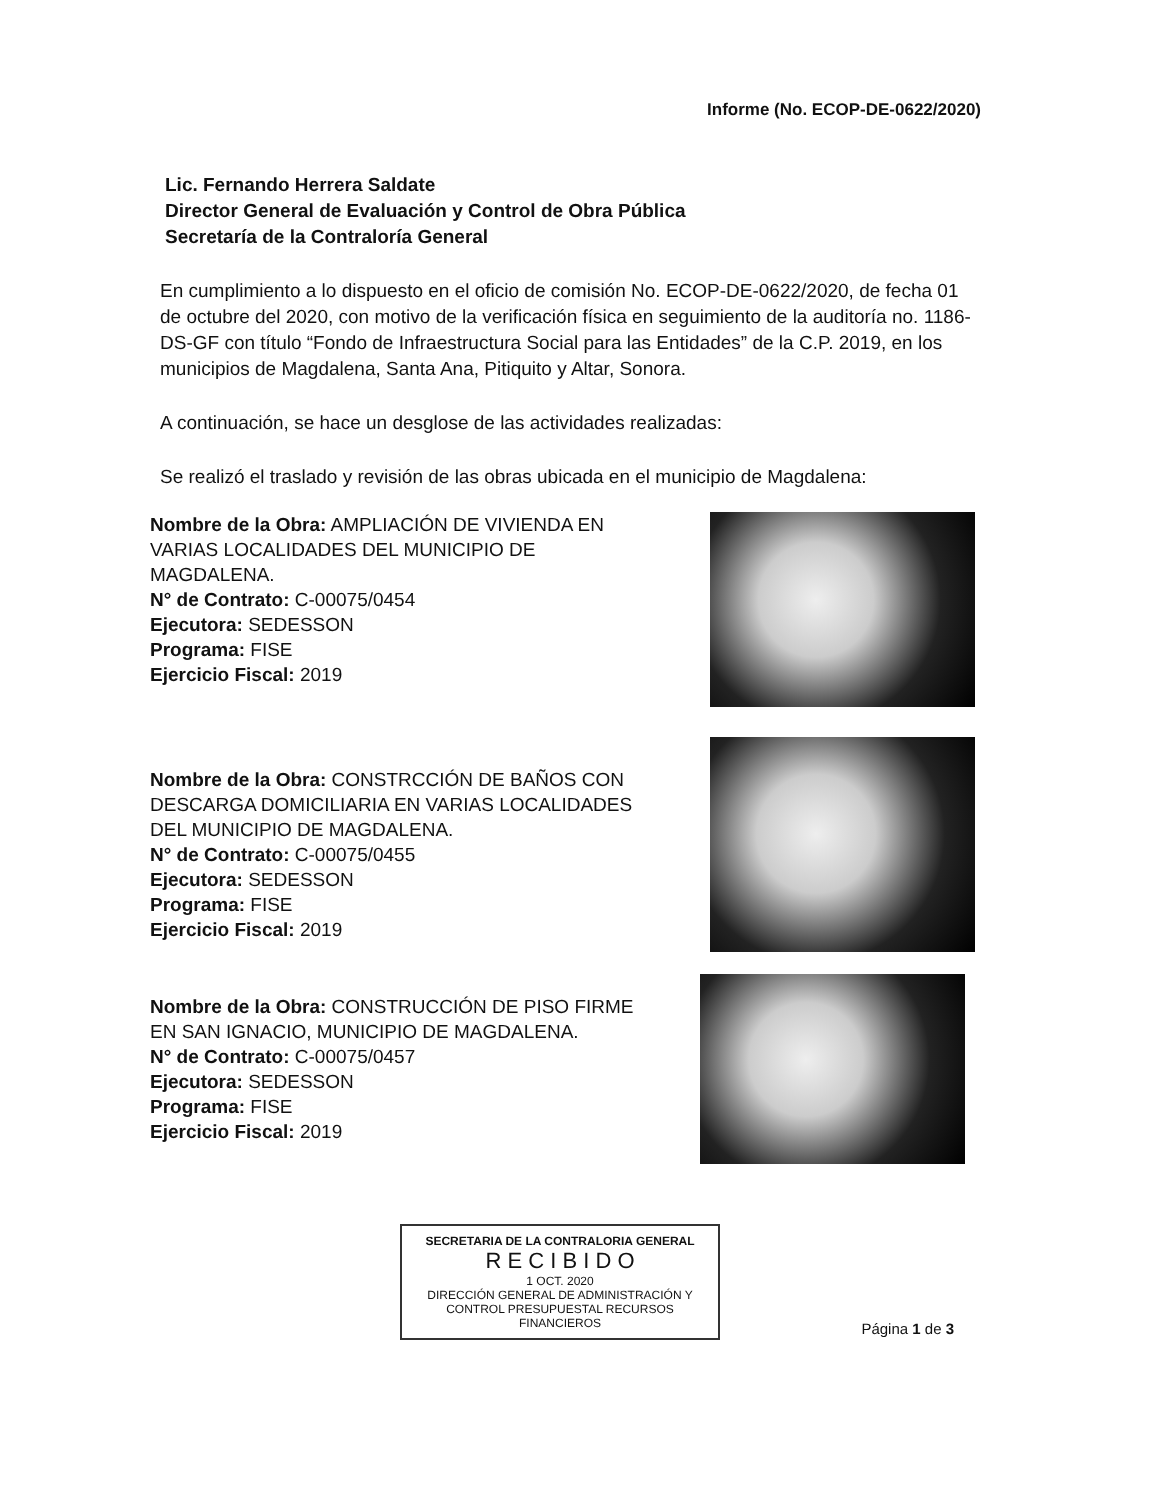Informe (No. ECOP-DE-0622/2020)
Lic. Fernando Herrera Saldate
Director General de Evaluación y Control de Obra Pública
Secretaría de la Contraloría General
En cumplimiento a lo dispuesto en el oficio de comisión No. ECOP-DE-0622/2020, de fecha 01 de octubre del 2020, con motivo de la verificación física en seguimiento de la auditoría no. 1186-DS-GF con título “Fondo de Infraestructura Social para las Entidades” de la C.P. 2019, en los municipios de Magdalena, Santa Ana, Pitiquito y Altar, Sonora.
A continuación, se hace un desglose de las actividades realizadas:
Se realizó el traslado y revisión de las obras ubicada en el municipio de Magdalena:
Nombre de la Obra: AMPLIACIÓN DE VIVIENDA EN VARIAS LOCALIDADES DEL MUNICIPIO DE MAGDALENA.
N° de Contrato: C-00075/0454
Ejecutora: SEDESSON
Programa: FISE
Ejercicio Fiscal: 2019
Nombre de la Obra: CONSTRCCIÓN DE BAÑOS CON DESCARGA DOMICILIARIA EN VARIAS LOCALIDADES DEL MUNICIPIO DE MAGDALENA.
N° de Contrato: C-00075/0455
Ejecutora: SEDESSON
Programa: FISE
Ejercicio Fiscal: 2019
Nombre de la Obra: CONSTRUCCIÓN DE PISO FIRME EN SAN IGNACIO, MUNICIPIO DE MAGDALENA.
N° de Contrato: C-00075/0457
Ejecutora: SEDESSON
Programa: FISE
Ejercicio Fiscal: 2019
SECRETARIA DE LA CONTRALORIA GENERAL
R E C I B I D O
1 OCT. 2020
DIRECCIÓN GENERAL DE ADMINISTRACIÓN Y CONTROL PRESUPUESTAL RECURSOS FINANCIEROS
Página 1 de 3